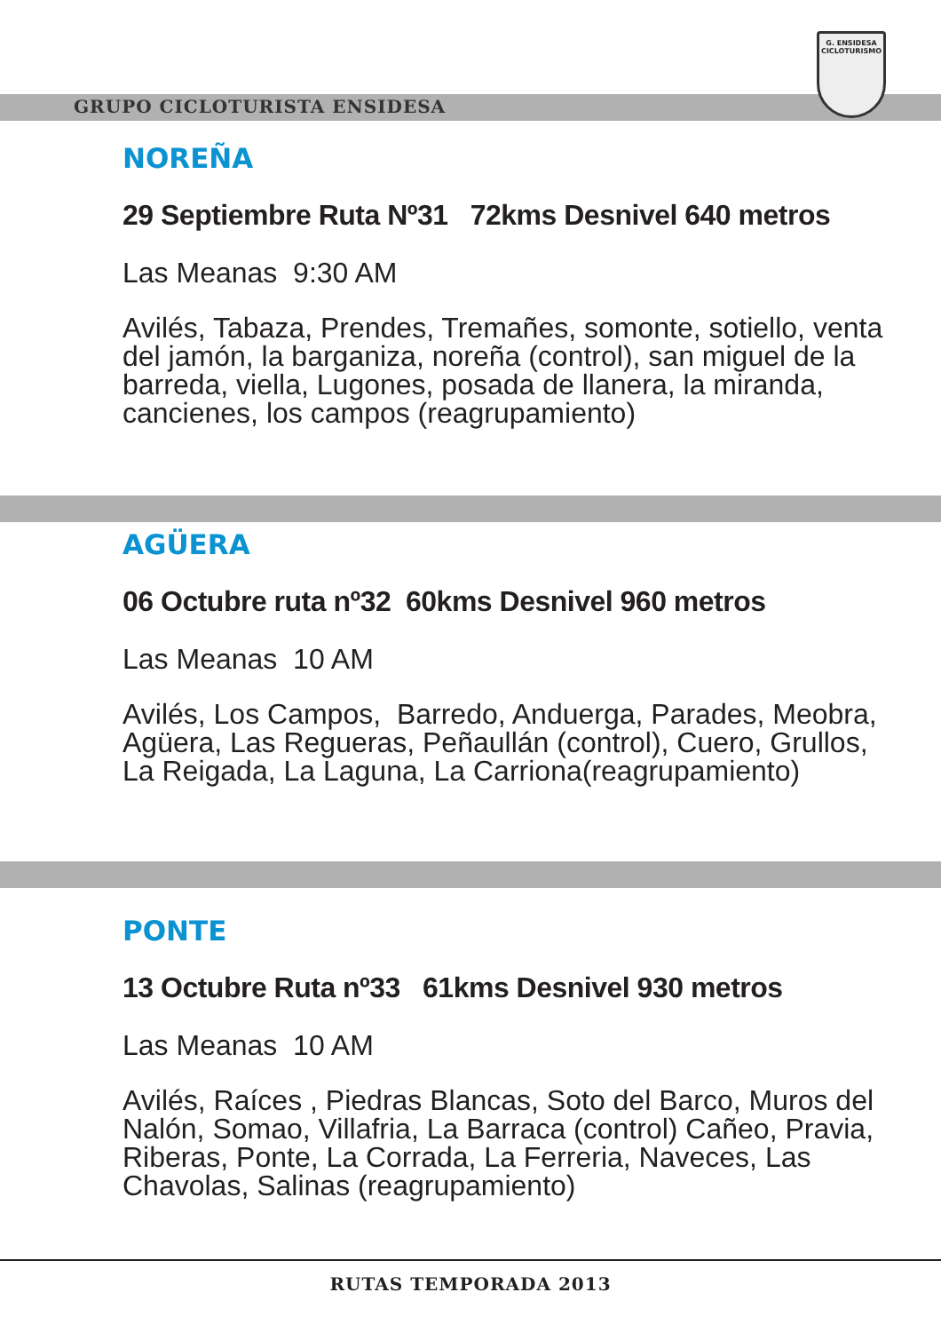GRUPO CICLOTURISTA ENSIDESA
G. ENSIDESA
CICLOTURISMO
NOREÑA
29 Septiembre Ruta Nº31 72kms Desnivel 640 metros
Las Meanas 9:30 AM
Avilés, Tabaza, Prendes, Tremañes, somonte, sotiello, venta del jamón, la barganiza, noreña (control), san miguel de la barreda, viella, Lugones, posada de llanera, la miranda, cancienes, los campos (reagrupamiento)
AGÜERA
06 Octubre ruta nº32 60kms Desnivel 960 metros
Las Meanas 10 AM
Avilés, Los Campos, Barredo, Anduerga, Parades, Meobra, Agüera, Las Regueras, Peñaullán (control), Cuero, Grullos, La Reigada, La Laguna, La Carriona(reagrupamiento)
PONTE
13 Octubre Ruta nº33 61kms Desnivel 930 metros
Las Meanas 10 AM
Avilés, Raíces , Piedras Blancas, Soto del Barco, Muros del Nalón, Somao, Villafria, La Barraca (control) Cañeo, Pravia, Riberas, Ponte, La Corrada, La Ferreria, Naveces, Las Chavolas, Salinas (reagrupamiento)
RUTAS TEMPORADA 2013